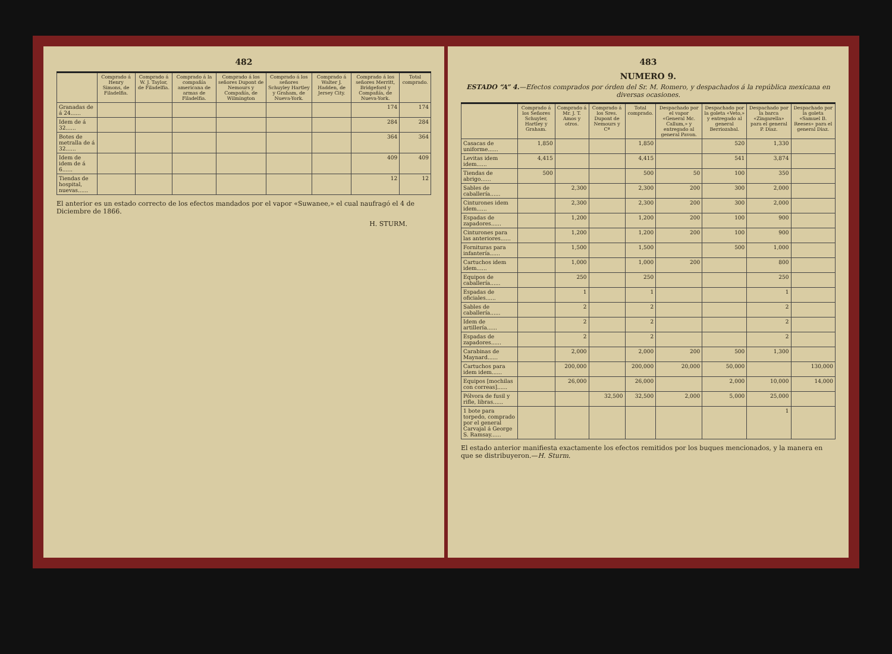482
| | Comprado á Henry Simons, de Filadelfia. | Comprado á W. J. Taylor, de Filadelfia. | Comprado á la compañía americana de armas de Filadelfia. | Comprado á los señores Dupont de Nemours y Compañía, de Wilmington | Comprado á los señores Schuyley Hartley y Graham, de Nueva-York. | Comprado á Walter J. Hadden, de Jersey City. | Comprado á los señores Merritt, Bridgeford y Compañía, de Nueva-York. | Total comprado. |
| --- | --- | --- | --- | --- | --- | --- | --- | --- |
| Granadas de á 24...... | | | | | | | 174 | 174 |
| Idem de á 32...... | | | | | | | 284 | 284 |
| Botes de metralla de á 32...... | | | | | | | 364 | 364 |
| Idem de idem de á 6...... | | | | | | | 409 | 409 |
| Tiendas de hospital, nuevas...... | | | | | | | 12 | 12 |
El anterior es un estado correcto de los efectos mandados por el vapor «Suwanee,» el cual naufragó el 4 de Diciembre de 1866.
H. STURM.
483
NUMERO 9.
ESTADO “A” 4.—Efectos comprados por órden del Sr. M. Romero, y despachados á la república mexicana en diversas ocasiones.
| | Comprado á los Señores Schuyler, Hartley y Graham. | Comprado á Mr. J. T. Amos y otros. | Comprado á los Sres. Dupont de Nemours y Cª | Total comprado. | Despachado por el vapor «General Mc. Callum,» y entregado al general Pavon. | Despachado por la goleta «Veto,» y entregado al general Berriozabal. | Despachado por la barca «Zingarella» para el general P. Diaz. | Despachado por la goleta «Samuel B. Reeses» para el general Diaz. |
| --- | --- | --- | --- | --- | --- | --- | --- | --- |
| Casacas de uniforme...... | 1,850 | | | 1,850 | | 520 | 1,330 | |
| Levitas idem idem...... | 4,415 | | | 4,415 | | 541 | 3,874 | |
| Tiendas de abrigo...... | 500 | | | 500 | 50 | 100 | 350 | |
| Sables de caballería...... | | 2,300 | | 2,300 | 200 | 300 | 2,000 | |
| Cinturones idem idem...... | | 2,300 | | 2,300 | 200 | 300 | 2,000 | |
| Espadas de zapadores...... | | 1,200 | | 1,200 | 200 | 100 | 900 | |
| Cinturones para las anteriores...... | | 1,200 | | 1,200 | 200 | 100 | 900 | |
| Fornituras para infantería...... | | 1,500 | | 1,500 | | 500 | 1,000 | |
| Cartuchos idem idem...... | | 1,000 | | 1,000 | 200 | | 800 | |
| Equipos de caballería...... | | 250 | | 250 | | | 250 | |
| Espadas de oficiales...... | | 1 | | 1 | | | 1 | |
| Sables de caballería...... | | 2 | | 2 | | | 2 | |
| Idem de artillería...... | | 2 | | 2 | | | 2 | |
| Espadas de zapadores...... | | 2 | | 2 | | | 2 | |
| Carabinas de Maynard...... | | 2,000 | | 2,000 | 200 | 500 | 1,300 | |
| Cartuchos para idem idem...... | | 200,000 | | 200,000 | 20,000 | 50,000 | | 130,000 |
| Equipos [mochilas con correas]...... | | 26,000 | | 26,000 | | 2,000 | 10,000 | 14,000 |
| Pólvora de fusil y rifle, libras...... | | | 32,500 | 32,500 | 2,000 | 5,000 | 25,000 | |
| 1 bote para torpedo, comprado por el general Carvajal á George S. Ramsay...... | | | | | | | 1 | |
El estado anterior manifiesta exactamente los efectos remitidos por los buques mencionados, y la manera en que se distribuyeron.—H. Sturm.